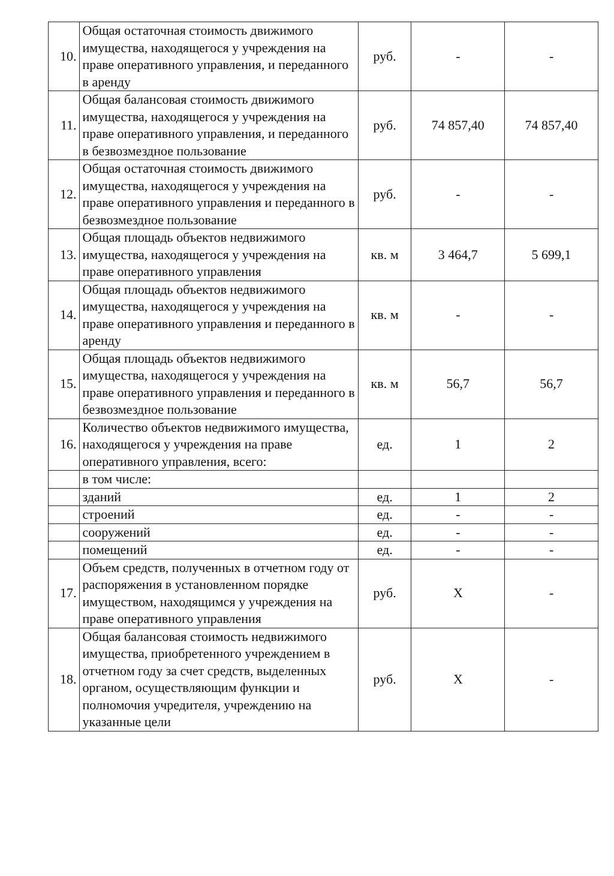| 10. | Общая остаточная стоимость движимого имущества, находящегося у учреждения на праве оперативного управления, и переданного в аренду | руб. | - | - |
| 11. | Общая балансовая стоимость движимого имущества, находящегося у учреждения на праве оперативного управления, и переданного в безвозмездное пользование | руб. | 74 857,40 | 74 857,40 |
| 12. | Общая остаточная стоимость движимого имущества, находящегося у учреждения на праве оперативного управления и переданного в безвозмездное пользование | руб. | - | - |
| 13. | Общая площадь объектов недвижимого имущества, находящегося у учреждения на праве оперативного управления | кв. м | 3 464,7 | 5 699,1 |
| 14. | Общая площадь объектов недвижимого имущества, находящегося у учреждения на праве оперативного управления и переданного в аренду | кв. м | - | - |
| 15. | Общая площадь объектов недвижимого имущества, находящегося у учреждения на праве оперативного управления и переданного в безвозмездное пользование | кв. м | 56,7 | 56,7 |
| 16. | Количество объектов недвижимого имущества, находящегося у учреждения на праве оперативного управления, всего: | ед. | 1 | 2 |
| | в том числе: | | | |
| | зданий | ед. | 1 | 2 |
| | строений | ед. | - | - |
| | сооружений | ед. | - | - |
| | помещений | ед. | - | - |
| 17. | Объем средств, полученных в отчетном году от распоряжения в установленном порядке имуществом, находящимся у учреждения на праве оперативного управления | руб. | X | - |
| 18. | Общая балансовая стоимость недвижимого имущества, приобретенного учреждением в отчетном году за счет средств, выделенных органом, осуществляющим функции и полномочия учредителя, учреждению на указанные цели | руб. | X | - |